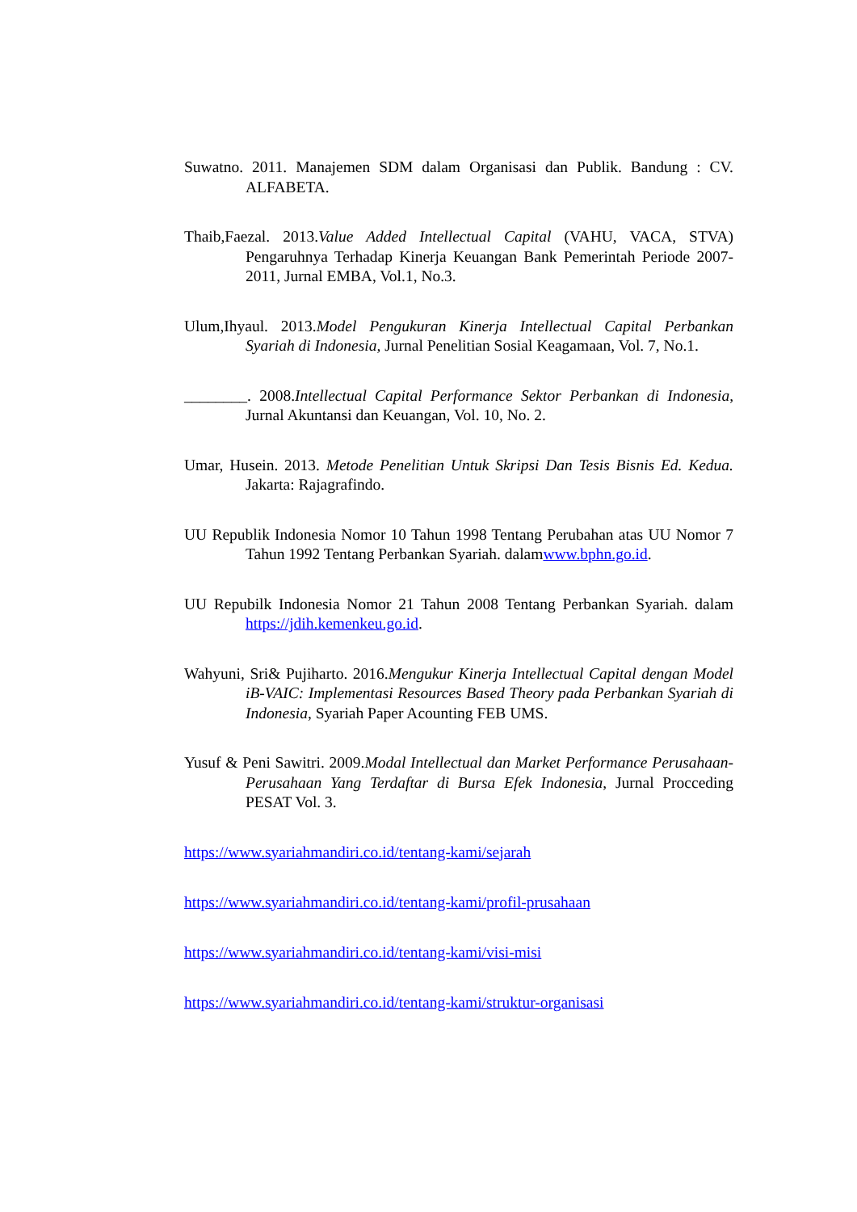Suwatno. 2011. Manajemen SDM dalam Organisasi dan Publik. Bandung : CV. ALFABETA.
Thaib,Faezal. 2013.Value Added Intellectual Capital (VAHU, VACA, STVA) Pengaruhnya Terhadap Kinerja Keuangan Bank Pemerintah Periode 2007-2011, Jurnal EMBA, Vol.1, No.3.
Ulum,Ihyaul. 2013.Model Pengukuran Kinerja Intellectual Capital Perbankan Syariah di Indonesia, Jurnal Penelitian Sosial Keagamaan, Vol. 7, No.1.
________. 2008.Intellectual Capital Performance Sektor Perbankan di Indonesia, Jurnal Akuntansi dan Keuangan, Vol. 10, No. 2.
Umar, Husein. 2013. Metode Penelitian Untuk Skripsi Dan Tesis Bisnis Ed. Kedua. Jakarta: Rajagrafindo.
UU Republik Indonesia Nomor 10 Tahun 1998 Tentang Perubahan atas UU Nomor 7 Tahun 1992 Tentang Perbankan Syariah. dalamwww.bphn.go.id.
UU Repubilk Indonesia Nomor 21 Tahun 2008 Tentang Perbankan Syariah. dalam https://jdih.kemenkeu.go.id.
Wahyuni, Sri& Pujiharto. 2016.Mengukur Kinerja Intellectual Capital dengan Model iB-VAIC: Implementasi Resources Based Theory pada Perbankan Syariah di Indonesia, Syariah Paper Acounting FEB UMS.
Yusuf & Peni Sawitri. 2009.Modal Intellectual dan Market Performance Perusahaan-Perusahaan Yang Terdaftar di Bursa Efek Indonesia, Jurnal Procceding PESAT Vol. 3.
https://www.syariahmandiri.co.id/tentang-kami/sejarah
https://www.syariahmandiri.co.id/tentang-kami/profil-prusahaan
https://www.syariahmandiri.co.id/tentang-kami/visi-misi
https://www.syariahmandiri.co.id/tentang-kami/struktur-organisasi